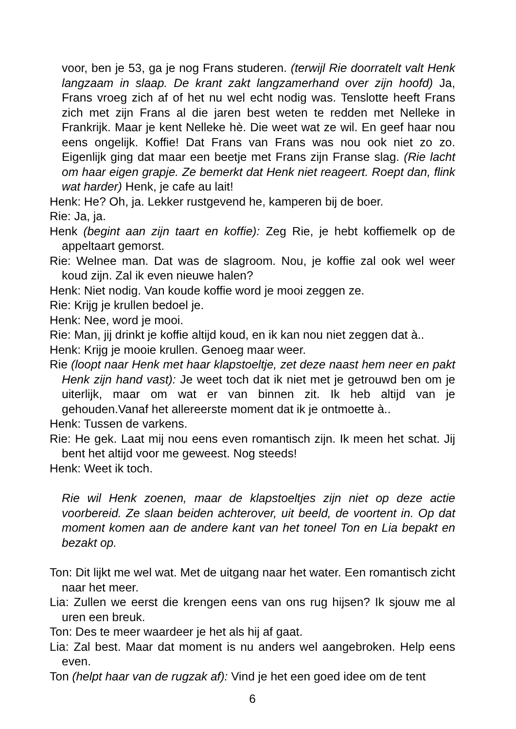voor, ben je 53, ga je nog Frans studeren. (terwijl Rie doorratelt valt Henk langzaam in slaap. De krant zakt langzamerhand over zijn hoofd) Ja, Frans vroeg zich af of het nu wel echt nodig was. Tenslotte heeft Frans zich met zijn Frans al die jaren best weten te redden met Nelleke in Frankrijk. Maar je kent Nelleke hè. Die weet wat ze wil. En geef haar nou eens ongelijk. Koffie! Dat Frans van Frans was nou ook niet zo zo. Eigenlijk ging dat maar een beetje met Frans zijn Franse slag. (Rie lacht om haar eigen grapje. Ze bemerkt dat Henk niet reageert. Roept dan, flink wat harder) Henk, je cafe au lait!
Henk: He? Oh, ja. Lekker rustgevend he, kamperen bij de boer.
Rie: Ja, ja.
Henk (begint aan zijn taart en koffie): Zeg Rie, je hebt koffiemelk op de appeltaart gemorst.
Rie: Welnee man. Dat was de slagroom. Nou, je koffie zal ook wel weer koud zijn. Zal ik even nieuwe halen?
Henk: Niet nodig. Van koude koffie word je mooi zeggen ze.
Rie: Krijg je krullen bedoel je.
Henk: Nee, word je mooi.
Rie: Man, jij drinkt je koffie altijd koud, en ik kan nou niet zeggen dat à..
Henk: Krijg je mooie krullen. Genoeg maar weer.
Rie (loopt naar Henk met haar klapstoeltje, zet deze naast hem neer en pakt Henk zijn hand vast): Je weet toch dat ik niet met je getrouwd ben om je uiterlijk, maar om wat er van binnen zit. Ik heb altijd van je gehouden.Vanaf het allereerste moment dat ik je ontmoette à..
Henk: Tussen de varkens.
Rie: He gek. Laat mij nou eens even romantisch zijn. Ik meen het schat. Jij bent het altijd voor me geweest. Nog steeds!
Henk: Weet ik toch.
Rie wil Henk zoenen, maar de klapstoeltjes zijn niet op deze actie voorbereid. Ze slaan beiden achterover, uit beeld, de voortent in. Op dat moment komen aan de andere kant van het toneel Ton en Lia bepakt en bezakt op.
Ton: Dit lijkt me wel wat. Met de uitgang naar het water. Een romantisch zicht naar het meer.
Lia: Zullen we eerst die krengen eens van ons rug hijsen? Ik sjouw me al uren een breuk.
Ton: Des te meer waardeer je het als hij af gaat.
Lia: Zal best. Maar dat moment is nu anders wel aangebroken. Help eens even.
Ton (helpt haar van de rugzak af): Vind je het een goed idee om de tent
6